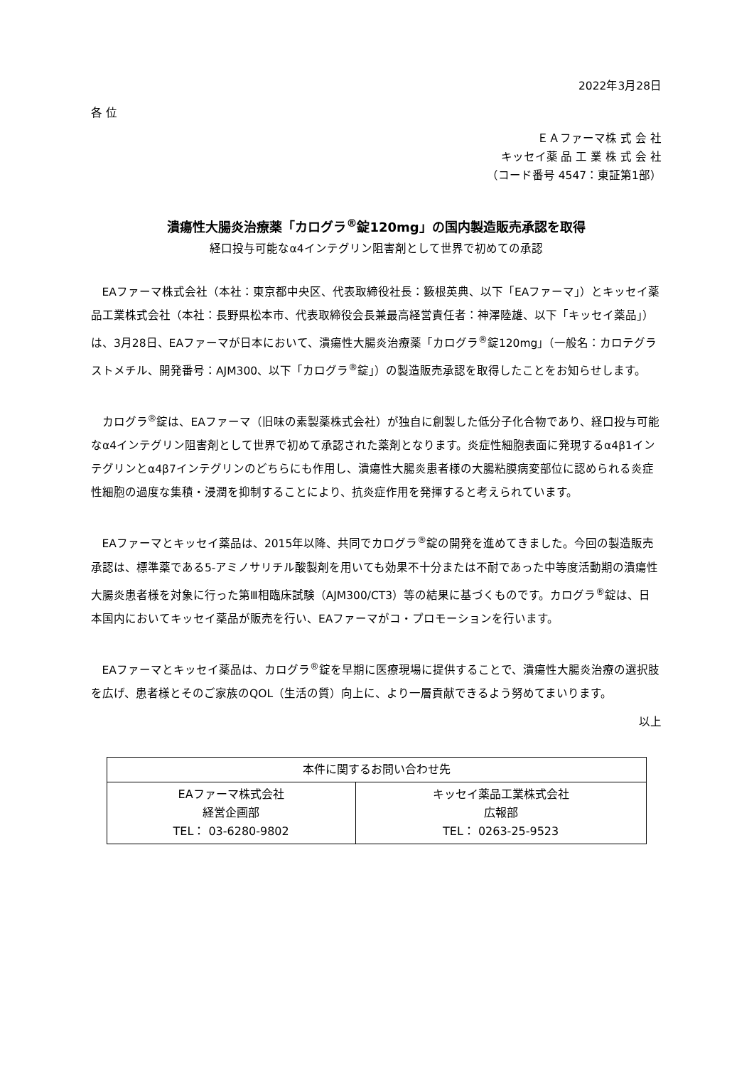2022年3月28日
各 位
ＥＡファーマ株 式 会 社
キッセイ薬 品 工 業 株 式 会 社
（コード番号 4547：東証第1部）
潰瘍性大腸炎治療薬「カログラ<sup>®</sup>錠120mg」の国内製造販売承認を取得
経口投与可能なα4インテグリン阻害剤として世界で初めての承認
EAファーマ株式会社（本社：東京都中央区、代表取締役社長：籔根英典、以下「EAファーマ」）とキッセイ薬品工業株式会社（本社：長野県松本市、代表取締役会長兼最高経営責任者：神澤陸雄、以下「キッセイ薬品」）は、3月28日、EAファーマが日本において、潰瘍性大腸炎治療薬「カログラ<sup>®</sup>錠120mg」（一般名：カロテグラストメチル、開発番号：AJM300、以下「カログラ<sup>®</sup>錠」）の製造販売承認を取得したことをお知らせします。
カログラ<sup>®</sup>錠は、EAファーマ（旧味の素製薬株式会社）が独自に創製した低分子化合物であり、経口投与可能なα4インテグリン阻害剤として世界で初めて承認された薬剤となります。炎症性細胞表面に発現するα4β1インテグリンとα4β7インテグリンのどちらにも作用し、潰瘍性大腸炎患者様の大腸粘膜病変部位に認められる炎症性細胞の過度な集積・浸潤を抑制することにより、抗炎症作用を発揮すると考えられています。
EAファーマとキッセイ薬品は、2015年以降、共同でカログラ<sup>®</sup>錠の開発を進めてきました。今回の製造販売承認は、標準薬である5-アミノサリチル酸製剤を用いても効果不十分または不耐であった中等度活動期の潰瘍性大腸炎患者様を対象に行った第Ⅲ相臨床試験（AJM300/CT3）等の結果に基づくものです。カログラ<sup>®</sup>錠は、日本国内においてキッセイ薬品が販売を行い、EAファーマがコ・プロモーションを行います。
EAファーマとキッセイ薬品は、カログラ<sup>®</sup>錠を早期に医療現場に提供することで、潰瘍性大腸炎治療の選択肢を広げ、患者様とそのご家族のQOL（生活の質）向上に、より一層貢献できるよう努めてまいります。
以上
| 本件に関するお問い合わせ先 | |
| EAファーマ株式会社 経営企画部 TEL： 03-6280-9802 | キッセイ薬品工業株式会社 広報部 TEL： 0263-25-9523 |